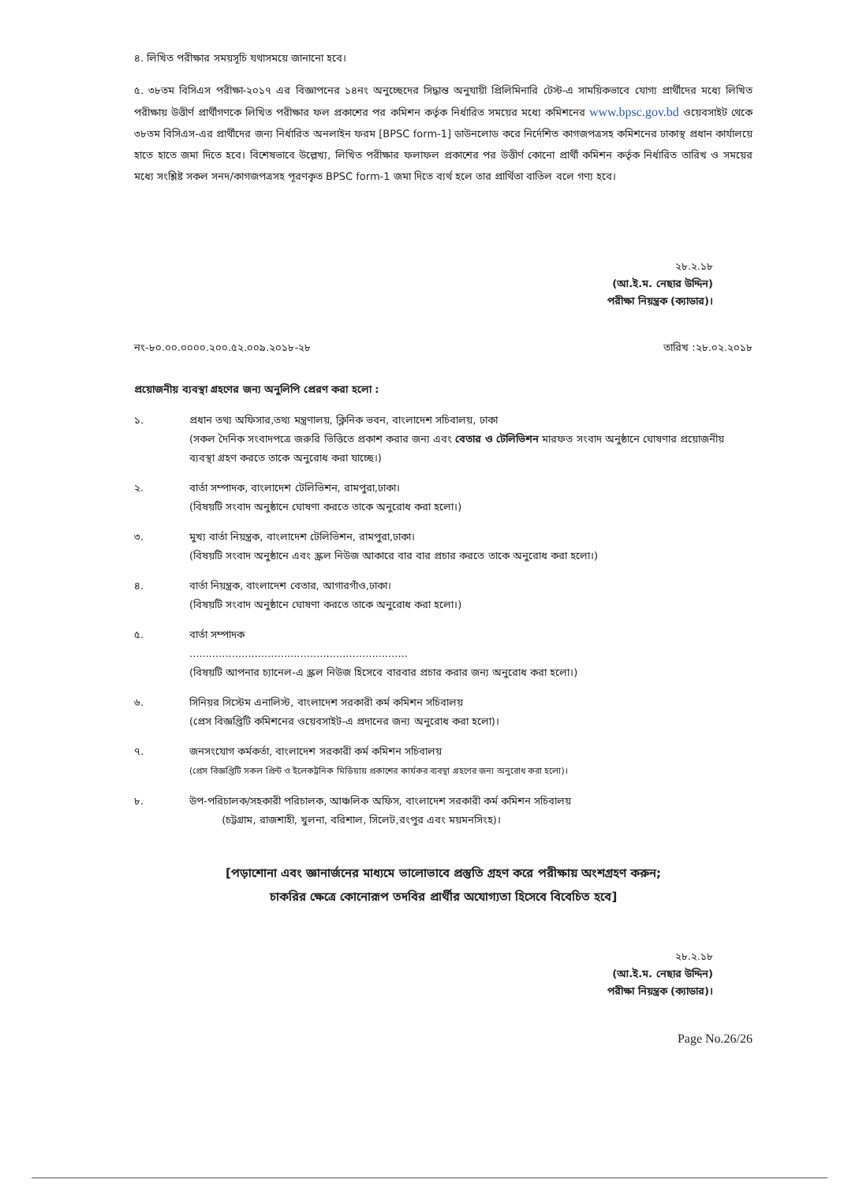৪. লিখিত পরীক্ষার সময়সূচি যথাসময়ে জানানো হবে।
৫. ৩৮তম বিসিএস পরীক্ষা-২০১৭ এর বিজ্ঞাপনের ১৪নং অনুচ্ছেদের সিদ্ধান্ত অনুযায়ী প্রিলিমিনারি টেস্ট-এ সাময়িকভাবে যোগ্য প্রার্থীদের মধ্যে লিখিত পরীক্ষায় উত্তীর্ণ প্রার্থীগণকে লিখিত পরীক্ষার ফল প্রকাশের পর কমিশন কর্তৃক নির্ধারিত সময়ের মধ্যে কমিশনের www.bpsc.gov.bd ওয়েবসাইট থেকে ৩৮তম বিসিএস-এর প্রার্থীদের জন্য নির্ধারিত অনলাইন ফরম [BPSC form-1] ডাউনলোড করে নির্দেশিত কাগজপত্রসহ কমিশনের ঢাকাস্থ প্রধান কার্যালয়ে হাতে হাতে জমা দিতে হবে। বিশেষভাবে উল্লেখ্য, লিখিত পরীক্ষার ফলাফল প্রকাশের পর উত্তীর্ণ কোনো প্রার্থী কমিশন কর্তৃক নির্ধারিত তারিখ ও সময়ের মধ্যে সংশ্লিষ্ট সকল সনদ/কাগজপত্রসহ পূরণকৃত BPSC form-1 জমা দিতে ব্যর্থ হলে তার প্রার্থিতা বাতিল বলে গণ্য হবে।
২৮.২.১৮
(আ.ই.ম. নেছার উদ্দিন)
পরীক্ষা নিয়ন্ত্রক (ক্যাডার)।
নং-৮০.০০.০০০০.২০০.৫২.০০৯.২০১৮-২৮ তারিখ :২৮.০২.২০১৮
প্রয়োজনীয় ব্যবস্থা গ্রহণের জন্য অনুলিপি প্রেরণ করা হলো :
১. প্রধান তথ্য অফিসার,তথ্য মন্ত্রণালয়, ক্লিনিক ভবন, বাংলাদেশ সচিবালয়, ঢাকা
(সকল দৈনিক সংবাদপত্রে জরুরি ভিত্তিতে প্রকাশ করার জন্য এবং বেতার ও টেলিভিশন মারফত সংবাদ অনুষ্ঠানে ঘোষণার প্রয়োজনীয় ব্যবস্থা গ্রহণ করতে তাকে অনুরোধ করা যাচ্ছে।)
২. বার্তা সম্পাদক, বাংলাদেশ টেলিভিশন, রামপুরা,ঢাকা।
(বিষয়টি সংবাদ অনুষ্ঠানে ঘোষণা করতে তাকে অনুরোধ করা হলো।)
৩. মুখ্য বার্তা নিয়ন্ত্রক, বাংলাদেশ টেলিভিশন, রামপুরা,ঢাকা।
(বিষয়টি সংবাদ অনুষ্ঠানে এবং স্ক্রল নিউজ আকারে বার বার প্রচার করতে তাকে অনুরোধ করা হলো।)
৪. বার্তা নিয়ন্ত্রক, বাংলাদেশ বেতার, আগারগাঁও,ঢাকা।
(বিষয়টি সংবাদ অনুষ্ঠানে ঘোষণা করতে তাকে অনুরোধ করা হলো।)
৫. বার্তা সম্পাদক
...................................................................
(বিষয়টি আপনার চ্যানেল-এ স্ক্রল নিউজ হিসেবে বারবার প্রচার করার জন্য অনুরোধ করা হলো।)
৬. সিনিয়র সিস্টেম এনালিস্ট, বাংলাদেশ সরকারী কর্ম কমিশন সচিবালয়
(প্রেস বিজ্ঞপ্তিটি কমিশনের ওয়েবসাইট-এ প্রদানের জন্য অনুরোধ করা হলো)।
৭. জনসংযোগ কর্মকর্তা, বাংলাদেশ সরকারী কর্ম কমিশন সচিবালয়
(প্রেস বিজ্ঞপ্তিটি সকল প্রিন্ট ও ইলেকট্রনিক মিডিয়ায় প্রকাশের কার্যকর ব্যবস্থা গ্রহণের জন্য অনুরোধ করা হলো)।
৮. উপ-পরিচালক/সহকারী পরিচালক, আঞ্চলিক অফিস, বাংলাদেশ সরকারী কর্ম কমিশন সচিবালয়
(চট্টগ্রাম, রাজশাহী, খুলনা, বরিশাল, সিলেট,রংপুর এবং ময়মনসিংহ)।
[পড়াশোনা এবং জ্ঞানার্জনের মাধ্যমে ভালোভাবে প্রস্তুতি গ্রহণ করে পরীক্ষায় অংশগ্রহণ করুন;
চাকরির ক্ষেত্রে কোনোরূপ তদবির প্রার্থীর অযোগ্যতা হিসেবে বিবেচিত হবে]
২৮.২.১৮
(আ.ই.ম. নেছার উদ্দিন)
পরীক্ষা নিয়ন্ত্রক (ক্যাডার)।
Page No.26/26